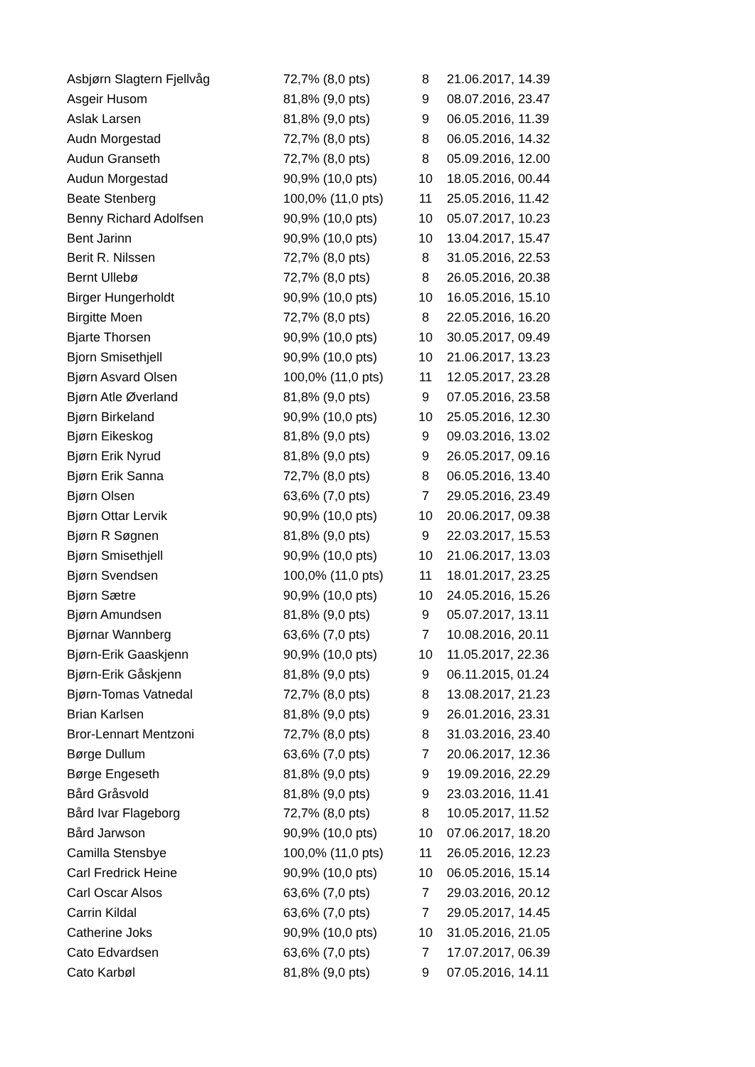| Asbjørn Slagtern Fjellvåg | 72,7% (8,0 pts) | 8 | 21.06.2017, 14.39 |
| Asgeir Husom | 81,8% (9,0 pts) | 9 | 08.07.2016, 23.47 |
| Aslak Larsen | 81,8% (9,0 pts) | 9 | 06.05.2016, 11.39 |
| Audn Morgestad | 72,7% (8,0 pts) | 8 | 06.05.2016, 14.32 |
| Audun Granseth | 72,7% (8,0 pts) | 8 | 05.09.2016, 12.00 |
| Audun Morgestad | 90,9% (10,0 pts) | 10 | 18.05.2016, 00.44 |
| Beate Stenberg | 100,0% (11,0 pts) | 11 | 25.05.2016, 11.42 |
| Benny Richard Adolfsen | 90,9% (10,0 pts) | 10 | 05.07.2017, 10.23 |
| Bent Jarinn | 90,9% (10,0 pts) | 10 | 13.04.2017, 15.47 |
| Berit R. Nilssen | 72,7% (8,0 pts) | 8 | 31.05.2016, 22.53 |
| Bernt Ullebø | 72,7% (8,0 pts) | 8 | 26.05.2016, 20.38 |
| Birger Hungerholdt | 90,9% (10,0 pts) | 10 | 16.05.2016, 15.10 |
| Birgitte Moen | 72,7% (8,0 pts) | 8 | 22.05.2016, 16.20 |
| Bjarte Thorsen | 90,9% (10,0 pts) | 10 | 30.05.2017, 09.49 |
| Bjorn Smisethjell | 90,9% (10,0 pts) | 10 | 21.06.2017, 13.23 |
| Bjørn Asvard Olsen | 100,0% (11,0 pts) | 11 | 12.05.2017, 23.28 |
| Bjørn Atle Øverland | 81,8% (9,0 pts) | 9 | 07.05.2016, 23.58 |
| Bjørn Birkeland | 90,9% (10,0 pts) | 10 | 25.05.2016, 12.30 |
| Bjørn Eikeskog | 81,8% (9,0 pts) | 9 | 09.03.2016, 13.02 |
| Bjørn Erik Nyrud | 81,8% (9,0 pts) | 9 | 26.05.2017, 09.16 |
| Bjørn Erik Sanna | 72,7% (8,0 pts) | 8 | 06.05.2016, 13.40 |
| Bjørn Olsen | 63,6% (7,0 pts) | 7 | 29.05.2016, 23.49 |
| Bjørn Ottar Lervik | 90,9% (10,0 pts) | 10 | 20.06.2017, 09.38 |
| Bjørn R Søgnen | 81,8% (9,0 pts) | 9 | 22.03.2017, 15.53 |
| Bjørn Smisethjell | 90,9% (10,0 pts) | 10 | 21.06.2017, 13.03 |
| Bjørn Svendsen | 100,0% (11,0 pts) | 11 | 18.01.2017, 23.25 |
| Bjørn Sætre | 90,9% (10,0 pts) | 10 | 24.05.2016, 15.26 |
| Bjørn Amundsen | 81,8% (9,0 pts) | 9 | 05.07.2017, 13.11 |
| Bjørnar Wannberg | 63,6% (7,0 pts) | 7 | 10.08.2016, 20.11 |
| Bjørn-Erik Gaaskjenn | 90,9% (10,0 pts) | 10 | 11.05.2017, 22.36 |
| Bjørn-Erik Gåskjenn | 81,8% (9,0 pts) | 9 | 06.11.2015, 01.24 |
| Bjørn-Tomas Vatnedal | 72,7% (8,0 pts) | 8 | 13.08.2017, 21.23 |
| Brian Karlsen | 81,8% (9,0 pts) | 9 | 26.01.2016, 23.31 |
| Bror-Lennart Mentzoni | 72,7% (8,0 pts) | 8 | 31.03.2016, 23.40 |
| Børge Dullum | 63,6% (7,0 pts) | 7 | 20.06.2017, 12.36 |
| Børge Engeseth | 81,8% (9,0 pts) | 9 | 19.09.2016, 22.29 |
| Bård Gråsvold | 81,8% (9,0 pts) | 9 | 23.03.2016, 11.41 |
| Bård Ivar Flageborg | 72,7% (8,0 pts) | 8 | 10.05.2017, 11.52 |
| Bård Jarwson | 90,9% (10,0 pts) | 10 | 07.06.2017, 18.20 |
| Camilla Stensbye | 100,0% (11,0 pts) | 11 | 26.05.2016, 12.23 |
| Carl Fredrick Heine | 90,9% (10,0 pts) | 10 | 06.05.2016, 15.14 |
| Carl Oscar Alsos | 63,6% (7,0 pts) | 7 | 29.03.2016, 20.12 |
| Carrin Kildal | 63,6% (7,0 pts) | 7 | 29.05.2017, 14.45 |
| Catherine Joks | 90,9% (10,0 pts) | 10 | 31.05.2016, 21.05 |
| Cato Edvardsen | 63,6% (7,0 pts) | 7 | 17.07.2017, 06.39 |
| Cato Karbøl | 81,8% (9,0 pts) | 9 | 07.05.2016, 14.11 |